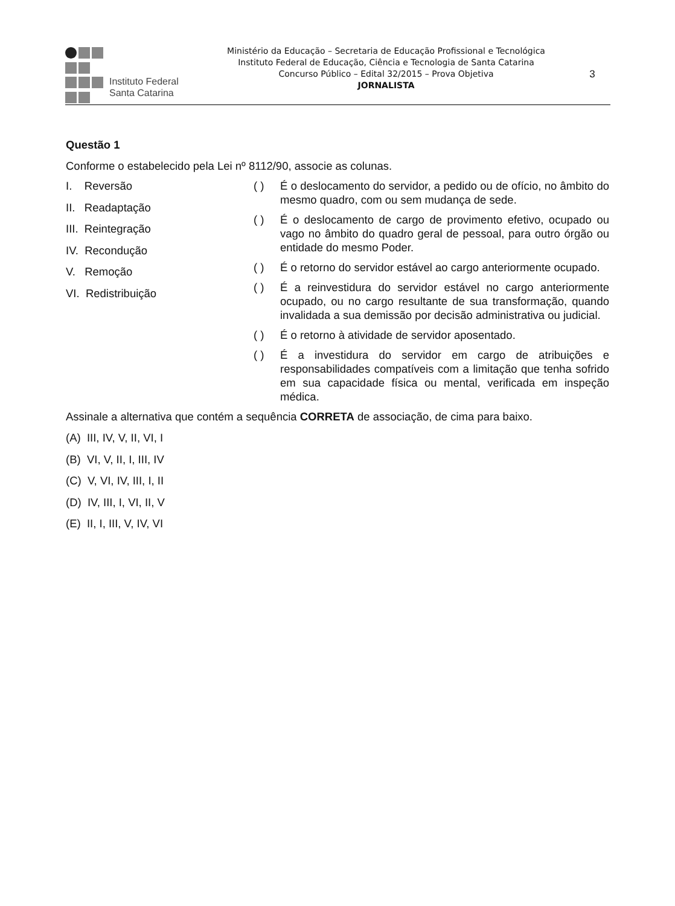Instituto Federal
Santa Catarina
Ministério da Educação – Secretaria de Educação Profissional e Tecnológica
Instituto Federal de Educação, Ciência e Tecnologia de Santa Catarina
Concurso Público – Edital 32/2015 – Prova Objetiva
JORNALISTA
3
Questão 1
Conforme o estabelecido pela Lei nº 8112/90, associe as colunas.
I. Reversão
II. Readaptação
III. Reintegração
IV. Recondução
V. Remoção
VI. Redistribuição
( ) É o deslocamento do servidor, a pedido ou de ofício, no âmbito do mesmo quadro, com ou sem mudança de sede.
( ) É o deslocamento de cargo de provimento efetivo, ocupado ou vago no âmbito do quadro geral de pessoal, para outro órgão ou entidade do mesmo Poder.
( ) É o retorno do servidor estável ao cargo anteriormente ocupado.
( ) É a reinvestidura do servidor estável no cargo anteriormente ocupado, ou no cargo resultante de sua transformação, quando invalidada a sua demissão por decisão administrativa ou judicial.
( ) É o retorno à atividade de servidor aposentado.
( ) É a investidura do servidor em cargo de atribuições e responsabilidades compatíveis com a limitação que tenha sofrido em sua capacidade física ou mental, verificada em inspeção médica.
Assinale a alternativa que contém a sequência CORRETA de associação, de cima para baixo.
(A) III, IV, V, II, VI, I
(B) VI, V, II, I, III, IV
(C) V, VI, IV, III, I, II
(D) IV, III, I, VI, II, V
(E) II, I, III, V, IV, VI